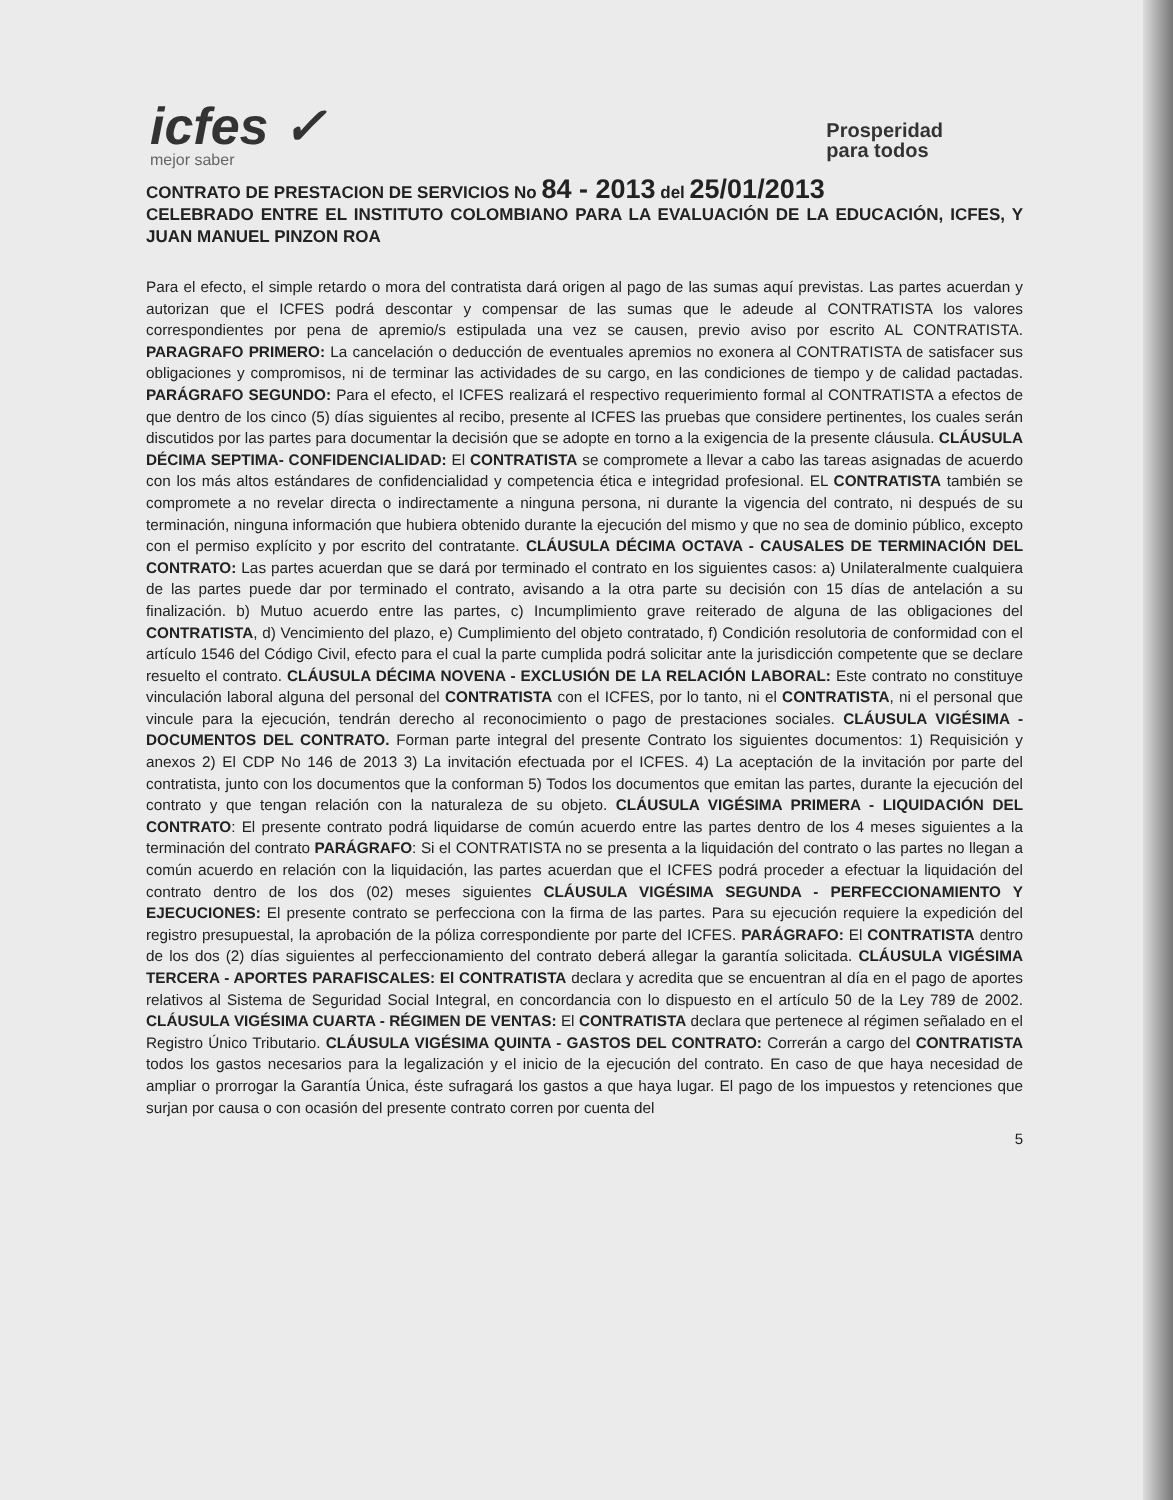icfes ✓
mejor saber
Prosperidad
para todos
CONTRATO DE PRESTACION DE SERVICIOS No 84 - 2013 del 25/01/2013
CELEBRADO ENTRE EL INSTITUTO COLOMBIANO PARA LA EVALUACIÓN DE LA EDUCACIÓN, ICFES, Y JUAN MANUEL PINZON ROA
Para el efecto, el simple retardo o mora del contratista dará origen al pago de las sumas aquí previstas. Las partes acuerdan y autorizan que el ICFES podrá descontar y compensar de las sumas que le adeude al CONTRATISTA los valores correspondientes por pena de apremio/s estipulada una vez se causen, previo aviso por escrito AL CONTRATISTA. PARAGRAFO PRIMERO: La cancelación o deducción de eventuales apremios no exonera al CONTRATISTA de satisfacer sus obligaciones y compromisos, ni de terminar las actividades de su cargo, en las condiciones de tiempo y de calidad pactadas. PARÁGRAFO SEGUNDO: Para el efecto, el ICFES realizará el respectivo requerimiento formal al CONTRATISTA a efectos de que dentro de los cinco (5) días siguientes al recibo, presente al ICFES las pruebas que considere pertinentes, los cuales serán discutidos por las partes para documentar la decisión que se adopte en torno a la exigencia de la presente cláusula. CLÁUSULA DÉCIMA SEPTIMA- CONFIDENCIALIDAD: El CONTRATISTA se compromete a llevar a cabo las tareas asignadas de acuerdo con los más altos estándares de confidencialidad y competencia ética e integridad profesional. EL CONTRATISTA también se compromete a no revelar directa o indirectamente a ninguna persona, ni durante la vigencia del contrato, ni después de su terminación, ninguna información que hubiera obtenido durante la ejecución del mismo y que no sea de dominio público, excepto con el permiso explícito y por escrito del contratante. CLÁUSULA DÉCIMA OCTAVA - CAUSALES DE TERMINACIÓN DEL CONTRATO: Las partes acuerdan que se dará por terminado el contrato en los siguientes casos: a) Unilateralmente cualquiera de las partes puede dar por terminado el contrato, avisando a la otra parte su decisión con 15 días de antelación a su finalización. b) Mutuo acuerdo entre las partes, c) Incumplimiento grave reiterado de alguna de las obligaciones del CONTRATISTA, d) Vencimiento del plazo, e) Cumplimiento del objeto contratado, f) Condición resolutoria de conformidad con el artículo 1546 del Código Civil, efecto para el cual la parte cumplida podrá solicitar ante la jurisdicción competente que se declare resuelto el contrato. CLÁUSULA DÉCIMA NOVENA - EXCLUSIÓN DE LA RELACIÓN LABORAL: Este contrato no constituye vinculación laboral alguna del personal del CONTRATISTA con el ICFES, por lo tanto, ni el CONTRATISTA, ni el personal que vincule para la ejecución, tendrán derecho al reconocimiento o pago de prestaciones sociales. CLÁUSULA VIGÉSIMA - DOCUMENTOS DEL CONTRATO. Forman parte integral del presente Contrato los siguientes documentos: 1) Requisición y anexos 2) El CDP No 146 de 2013 3) La invitación efectuada por el ICFES. 4) La aceptación de la invitación por parte del contratista, junto con los documentos que la conforman 5) Todos los documentos que emitan las partes, durante la ejecución del contrato y que tengan relación con la naturaleza de su objeto. CLÁUSULA VIGÉSIMA PRIMERA - LIQUIDACIÓN DEL CONTRATO: El presente contrato podrá liquidarse de común acuerdo entre las partes dentro de los 4 meses siguientes a la terminación del contrato PARÁGRAFO: Si el CONTRATISTA no se presenta a la liquidación del contrato o las partes no llegan a común acuerdo en relación con la liquidación, las partes acuerdan que el ICFES podrá proceder a efectuar la liquidación del contrato dentro de los dos (02) meses siguientes CLÁUSULA VIGÉSIMA SEGUNDA - PERFECCIONAMIENTO Y EJECUCIONES: El presente contrato se perfecciona con la firma de las partes. Para su ejecución requiere la expedición del registro presupuestal, la aprobación de la póliza correspondiente por parte del ICFES. PARÁGRAFO: El CONTRATISTA dentro de los dos (2) días siguientes al perfeccionamiento del contrato deberá allegar la garantía solicitada. CLÁUSULA VIGÉSIMA TERCERA - APORTES PARAFISCALES: El CONTRATISTA declara y acredita que se encuentran al día en el pago de aportes relativos al Sistema de Seguridad Social Integral, en concordancia con lo dispuesto en el artículo 50 de la Ley 789 de 2002. CLÁUSULA VIGÉSIMA CUARTA - RÉGIMEN DE VENTAS: El CONTRATISTA declara que pertenece al régimen señalado en el Registro Único Tributario. CLÁUSULA VIGÉSIMA QUINTA - GASTOS DEL CONTRATO: Correrán a cargo del CONTRATISTA todos los gastos necesarios para la legalización y el inicio de la ejecución del contrato. En caso de que haya necesidad de ampliar o prorrogar la Garantía Única, éste sufragará los gastos a que haya lugar. El pago de los impuestos y retenciones que surjan por causa o con ocasión del presente contrato corren por cuenta del
5